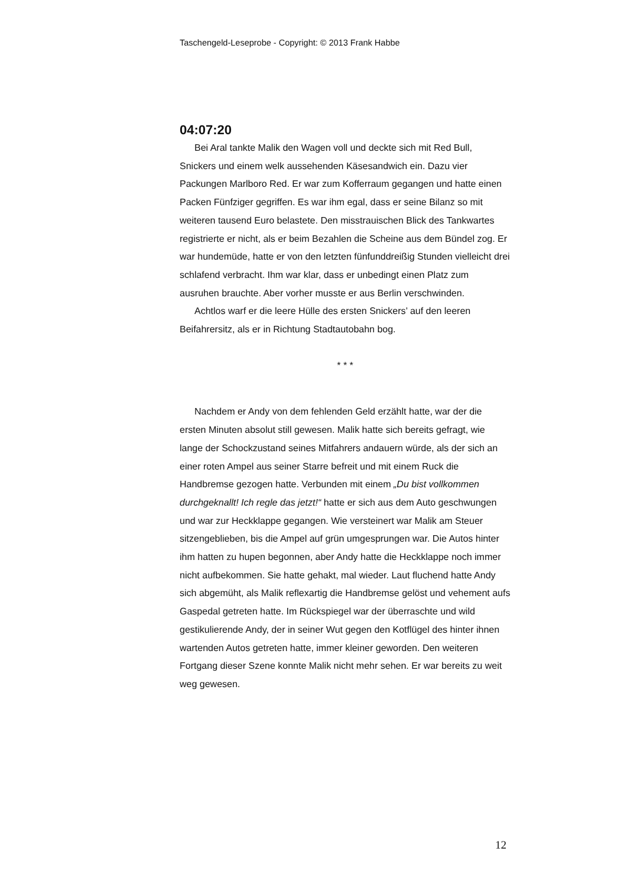Taschengeld-Leseprobe - Copyright: © 2013 Frank Habbe
04:07:20
Bei Aral tankte Malik den Wagen voll und deckte sich mit Red Bull, Snickers und einem welk aussehenden Käsesandwich ein. Dazu vier Packungen Marlboro Red. Er war zum Kofferraum gegangen und hatte einen Packen Fünfziger gegriffen. Es war ihm egal, dass er seine Bilanz so mit weiteren tausend Euro belastete. Den misstrauischen Blick des Tankwartes registrierte er nicht, als er beim Bezahlen die Scheine aus dem Bündel zog. Er war hundemüde, hatte er von den letzten fünfunddreißig Stunden vielleicht drei schlafend verbracht. Ihm war klar, dass er unbedingt einen Platz zum ausruhen brauchte. Aber vorher musste er aus Berlin verschwinden.
Achtlos warf er die leere Hülle des ersten Snickers’ auf den leeren Beifahrersitz, als er in Richtung Stadtautobahn bog.
* * *
Nachdem er Andy von dem fehlenden Geld erzählt hatte, war der die ersten Minuten absolut still gewesen. Malik hatte sich bereits gefragt, wie lange der Schockzustand seines Mitfahrers andauern würde, als der sich an einer roten Ampel aus seiner Starre befreit und mit einem Ruck die Handbremse gezogen hatte. Verbunden mit einem „Du bist vollkommen durchgeknallt! Ich regle das jetzt!“ hatte er sich aus dem Auto geschwungen und war zur Heckklappe gegangen. Wie versteinert war Malik am Steuer sitzengeblieben, bis die Ampel auf grün umgesprungen war. Die Autos hinter ihm hatten zu hupen begonnen, aber Andy hatte die Heckklappe noch immer nicht aufbekommen. Sie hatte gehakt, mal wieder. Laut fluchend hatte Andy sich abgemüht, als Malik reflexartig die Handbremse gelöst und vehement aufs Gaspedal getreten hatte. Im Rückspiegel war der überraschte und wild gestikulierende Andy, der in seiner Wut gegen den Kotflügel des hinter ihnen wartenden Autos getreten hatte, immer kleiner geworden. Den weiteren Fortgang dieser Szene konnte Malik nicht mehr sehen. Er war bereits zu weit weg gewesen.
12